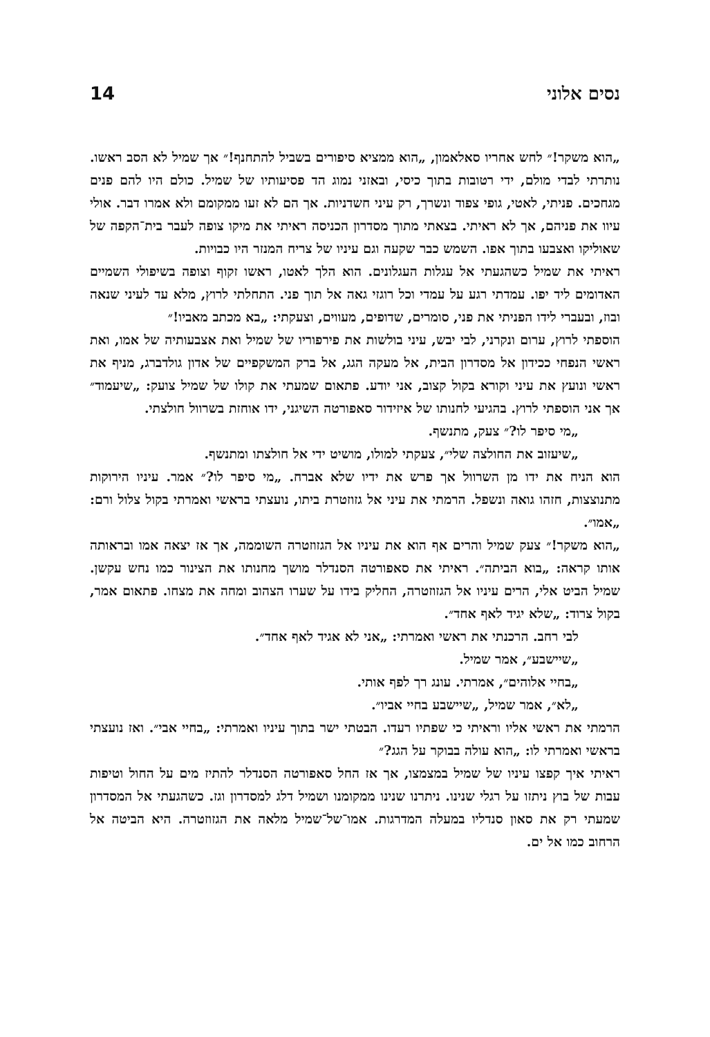נסים אלוני 14
„הוא משקר!״ לחש אחריו סאלאמון, „הוא ממציא סיפורים בשביל להתחנף!״ אך שמיל לא הסב ראשו. נותרתי לבדי מולם, ידי רטובות בתוך כיסי, ובאזני נמוג הד פסיעותיו של שמיל. כולם היו להם פנים מגחכים. פניתי, לאטי, גופי צפוד ונשרך, רק עיני חשדניות. אך הם לא זעו ממקומם ולא אמרו דבר. אולי עיוו את פניהם, אך לא ראיתי. בצאתי מתוך מסדרון הכניסה ראיתי את מיקו צופה לעבר בית־הקפה של שאוליקו ואצבעו בתוך אפו. השמש כבר שקעה וגם עיניו של צריח המנזר היו כבויות.
ראיתי את שמיל כשהגעתי אל עגלות העגלונים. הוא הלך לאטו, ראשו זקוף וצופה בשיפולי השמיים האדומים ליד יפו. עמדתי רגע על עמדי וכל רוגזי גאה אל תוך פני. התחלתי לרוץ, מלא עד לעיני שנאה ובוז, ובעברי לידו הפניתי את פני, סומרים, שדופים, מעווים, וצעקתי: „בא מכתב מאביו!״
הוספתי לרוץ, ערום ונקרני, לבי יבש, עיני בולשות את פירפוריו של שמיל ואת אצבעותיה של אמו, ואת ראשי הנפחי ככידון אל מסדרון הבית, אל מעקה הגג, אל ברק המשקפיים של אדון גולדברג, מניף את ראשי ונועץ את עיני וקורא בקול קצוב, אני יודע. פתאום שמעתי את קולו של שמיל צועק: „שיעמוד״ אך אני הוספתי לרוץ. בהגיעי לחנותו של איזידור סאפורטה השיגני, ידו אוחזת בשרוול חולצתי.
„מי סיפר לו?״ צעק, מתנשף.
„שיעזוב את החולצה שלי״, צעקתי למולו, מושיט ידי אל חולצתו ומתנשף.
הוא הניח את ידו מן השרוול אך פרש את ידיו שלא אברח. „מי סיפר לו?״ אמר. עיניו הירוקות מתנוצצות, חזהו גואה ונשפל. הרמתי את עיני אל גזוזטרת ביתו, נועצתי בראשי ואמרתי בקול צלול ורם: „אמו״.
„הוא משקר!״ צעק שמיל והרים אף הוא את עיניו אל הגזוזטרה השוממה, אך אז יצאה אמו ובראותה אותו קראה: „בוא הביתה״. ראיתי את סאפורטה הסנדלר מושך מחנותו את הצינור כמו נחש עקשן. שמיל הביט אלי, הרים עיניו אל הגזוזטרה, החליק בידו על שערו הצהוב ומחה את מצחו. פתאום אמר, בקול צרוד: „שלא יגיד לאף אחד״.
לבי רחב. הרכנתי את ראשי ואמרתי: „אני לא אגיד לאף אחד״.
„שיישבע״, אמר שמיל.
„בחיי אלוהים״, אמרתי. עונג רך לפף אותי.
„לא״, אמר שמיל, „שיישבע בחיי אביו״.
הרמתי את ראשי אליו וראיתי כי שפתיו רעדו. הבטתי ישר בתוך עיניו ואמרתי: „בחיי אבי״. ואז נועצתי בראשי ואמרתי לו: „הוא עולה בבוקר על הגג?״
ראיתי איך קפצו עיניו של שמיל במצמצו, אך אז החל סאפורטה הסנדלר להתיז מים על החול וטיפות עבות של בוץ ניתזו על רגלי שנינו. ניתרנו שנינו ממקומנו ושמיל דלג למסדרון וגז. כשהגעתי אל המסדרון שמעתי רק את סאון סנדליו במעלה המדרגות. אמו־של־שמיל מלאה את הגזוזטרה. היא הביטה אל הרחוב כמו אל ים.